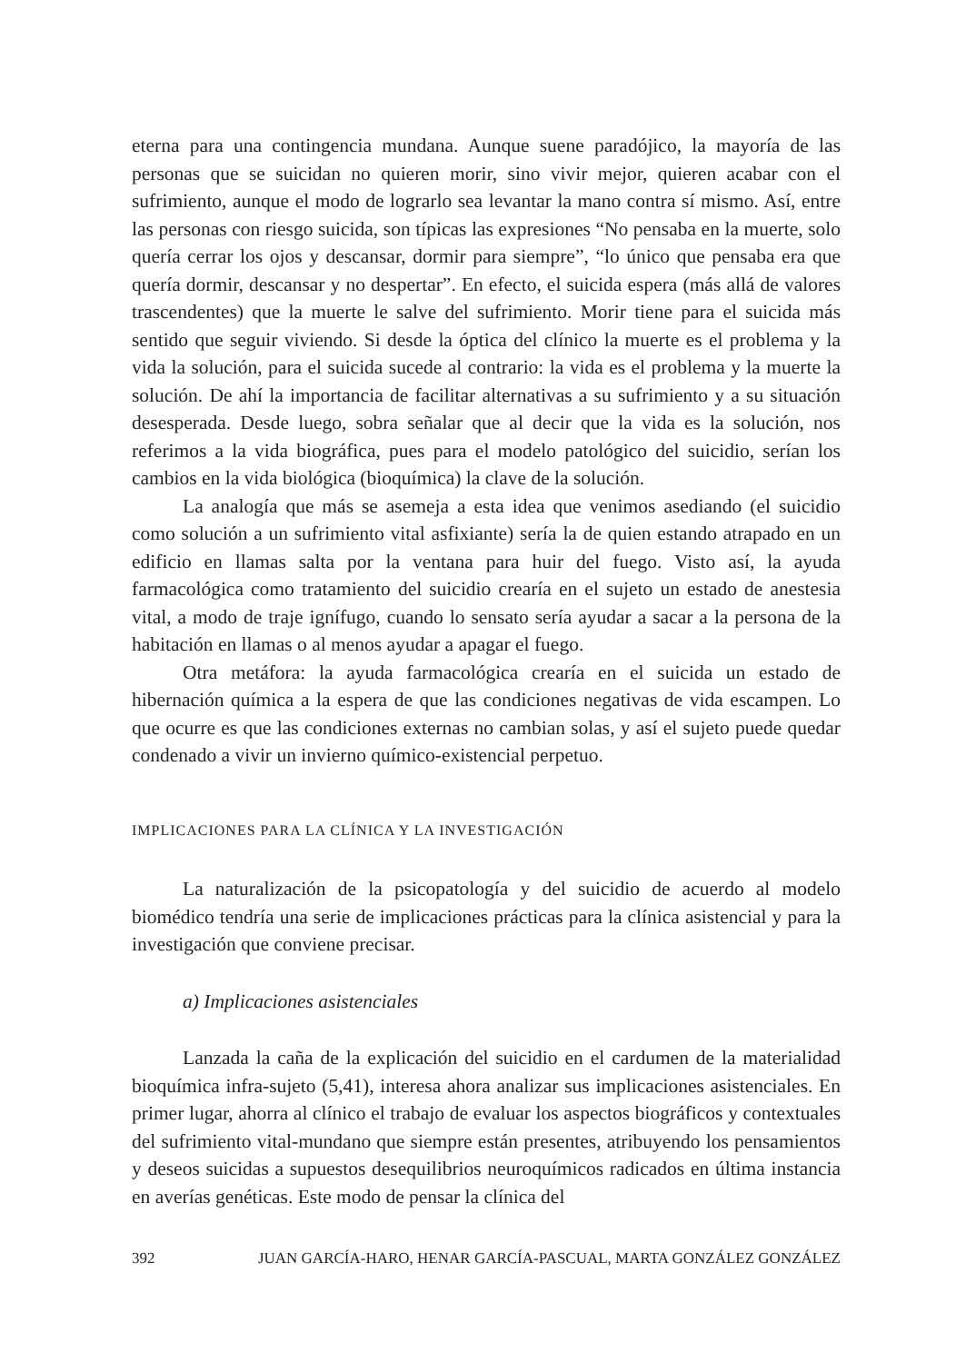eterna para una contingencia mundana. Aunque suene paradójico, la mayoría de las personas que se suicidan no quieren morir, sino vivir mejor, quieren acabar con el sufrimiento, aunque el modo de lograrlo sea levantar la mano contra sí mismo. Así, entre las personas con riesgo suicida, son típicas las expresiones “No pensaba en la muerte, solo quería cerrar los ojos y descansar, dormir para siempre”, “lo único que pensaba era que quería dormir, descansar y no despertar”. En efecto, el suicida espera (más allá de valores trascendentes) que la muerte le salve del sufrimiento. Morir tiene para el suicida más sentido que seguir viviendo. Si desde la óptica del clínico la muerte es el problema y la vida la solución, para el suicida sucede al contrario: la vida es el problema y la muerte la solución. De ahí la importancia de facilitar alternativas a su sufrimiento y a su situación desesperada. Desde luego, sobra señalar que al decir que la vida es la solución, nos referimos a la vida biográfica, pues para el modelo patológico del suicidio, serían los cambios en la vida biológica (bioquímica) la clave de la solución.
La analogía que más se asemeja a esta idea que venimos asediando (el suicidio como solución a un sufrimiento vital asfixiante) sería la de quien estando atrapado en un edificio en llamas salta por la ventana para huir del fuego. Visto así, la ayuda farmacológica como tratamiento del suicidio crearía en el sujeto un estado de anestesia vital, a modo de traje ignífugo, cuando lo sensato sería ayudar a sacar a la persona de la habitación en llamas o al menos ayudar a apagar el fuego.
Otra metáfora: la ayuda farmacológica crearía en el suicida un estado de hibernación química a la espera de que las condiciones negativas de vida escampen. Lo que ocurre es que las condiciones externas no cambian solas, y así el sujeto puede quedar condenado a vivir un invierno químico-existencial perpetuo.
IMPLICACIONES PARA LA CLÍNICA Y LA INVESTIGACIÓN
La naturalización de la psicopatología y del suicidio de acuerdo al modelo biomédico tendría una serie de implicaciones prácticas para la clínica asistencial y para la investigación que conviene precisar.
a) Implicaciones asistenciales
Lanzada la caña de la explicación del suicidio en el cardumen de la materialidad bioquímica infra-sujeto (5,41), interesa ahora analizar sus implicaciones asistenciales. En primer lugar, ahorra al clínico el trabajo de evaluar los aspectos biográficos y contextuales del sufrimiento vital-mundano que siempre están presentes, atribuyendo los pensamientos y deseos suicidas a supuestos desequilibrios neuroquímicos radicados en última instancia en averías genéticas. Este modo de pensar la clínica del
392 JUAN GARCÍA-HARO, HENAR GARCÍA-PASCUAL, MARTA GONZÁLEZ GONZÁLEZ